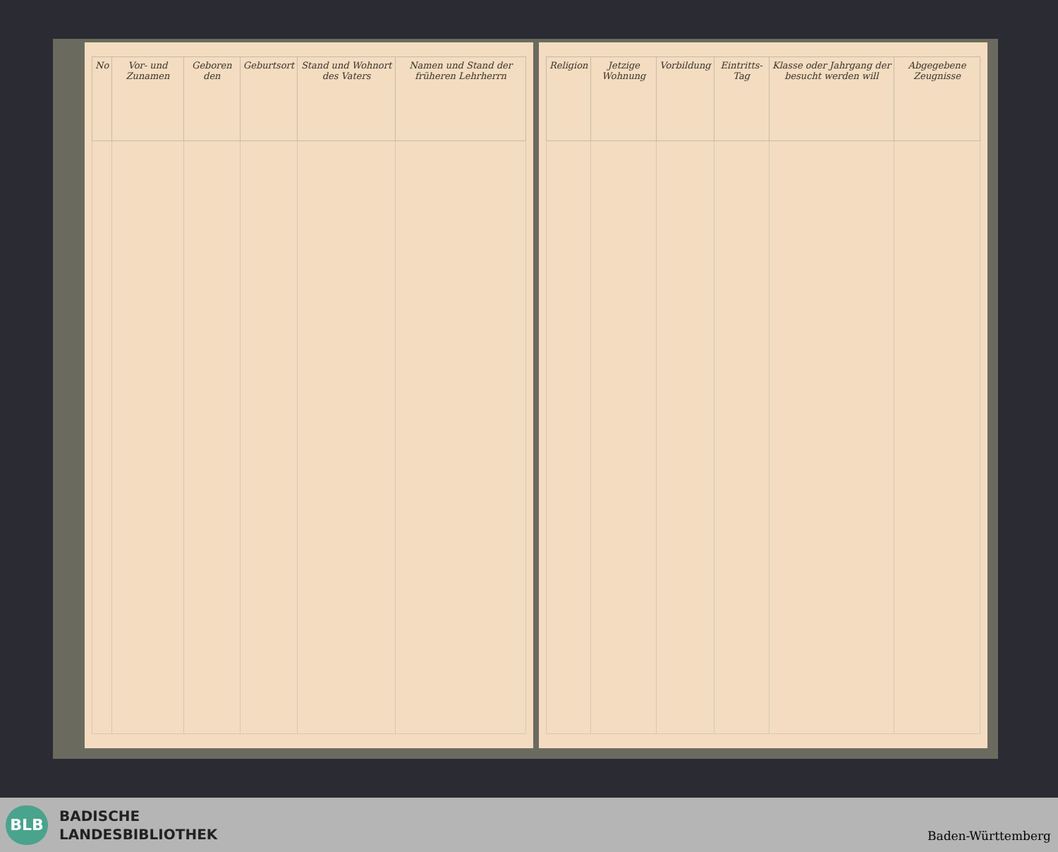| No | Vor- und Zunamen | Geboren den | Geburtsort | Stand und Wohnort des Vaters | Namen und Stand der früheren Lehrherrn |
| --- | --- | --- | --- | --- | --- |
| Religion | Jetzige Wohnung | Vorbildung | Eintritts-Tag | Klasse oder Jahrgang der besucht werden will | Abgegebene Zeugnisse |
| --- | --- | --- | --- | --- | --- |
BLB
BADISCHE
LANDESBIBLIOTHEK
Baden-Württemberg